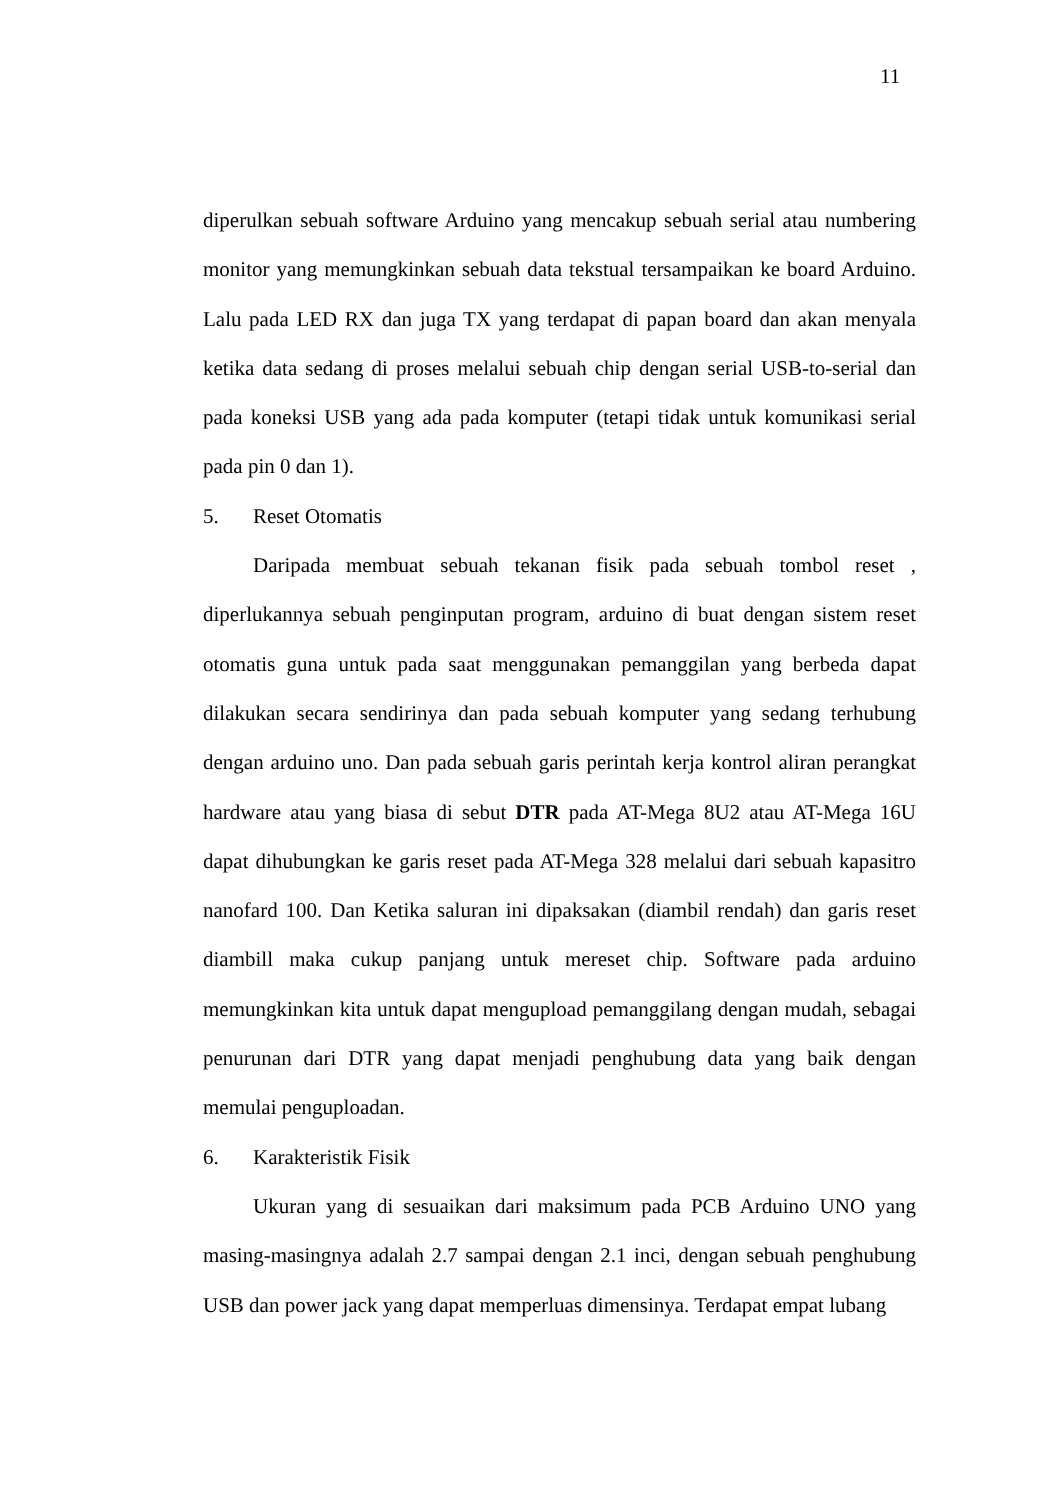11
diperulkan sebuah software Arduino yang mencakup sebuah serial atau numbering monitor yang memungkinkan sebuah data tekstual tersampaikan ke board Arduino. Lalu pada LED RX dan juga TX yang terdapat di papan board dan akan menyala ketika data sedang di proses melalui sebuah chip dengan serial USB-to-serial dan pada koneksi USB yang ada pada komputer (tetapi tidak untuk komunikasi serial pada pin 0 dan 1).
5. Reset Otomatis
Daripada membuat sebuah tekanan fisik pada sebuah tombol reset , diperlukannya sebuah penginputan program, arduino di buat dengan sistem reset otomatis guna untuk pada saat menggunakan pemanggilan yang berbeda dapat dilakukan secara sendirinya dan pada sebuah komputer yang sedang terhubung dengan arduino uno. Dan pada sebuah garis perintah kerja kontrol aliran perangkat hardware atau yang biasa di sebut DTR pada AT-Mega 8U2 atau AT-Mega 16U dapat dihubungkan ke garis reset pada AT-Mega 328 melalui dari sebuah kapasitro nanofard 100. Dan Ketika saluran ini dipaksakan (diambil rendah) dan garis reset diambill maka cukup panjang untuk mereset chip. Software pada arduino memungkinkan kita untuk dapat mengupload pemanggilang dengan mudah, sebagai penurunan dari DTR yang dapat menjadi penghubung data yang baik dengan memulai penguploadan.
6. Karakteristik Fisik
Ukuran yang di sesuaikan dari maksimum pada PCB Arduino UNO yang masing-masingnya adalah 2.7 sampai dengan 2.1 inci, dengan sebuah penghubung USB dan power jack yang dapat memperluas dimensinya. Terdapat empat lubang